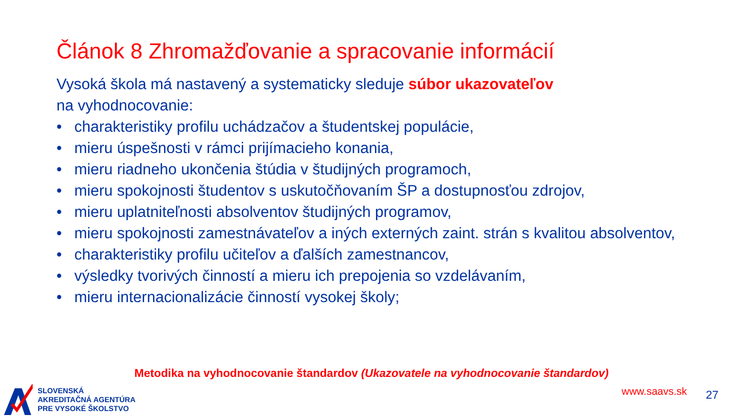Článok 8 Zhromažďovanie a spracovanie informácií
Vysoká škola má nastavený a systematicky sleduje súbor ukazovateľov
na vyhodnocovanie:
• charakteristiky profilu uchádzačov a študentskej populácie,
• mieru úspešnosti v rámci prijímacieho konania,
• mieru riadneho ukončenia štúdia v študijných programoch,
• mieru spokojnosti študentov s uskutočňovaním ŠP a dostupnosťou zdrojov,
• mieru uplatniteľnosti absolventov študijných programov,
• mieru spokojnosti zamestnávateľov a iných externých zaint. strán s kvalitou absolventov,
• charakteristiky profilu učiteľov a ďalších zamestnancov,
• výsledky tvorivých činností a mieru ich prepojenia so vzdelávaním,
• mieru internacionalizácie činností vysokej školy;
Metodika na vyhodnocovanie štandardov (Ukazovatele na vyhodnocovanie štandardov)
SLOVENSKÁ
AKREDITAČNÁ AGENTÚRA
PRE VYSOKÉ ŠKOLSTVO
www.saavs.sk 27